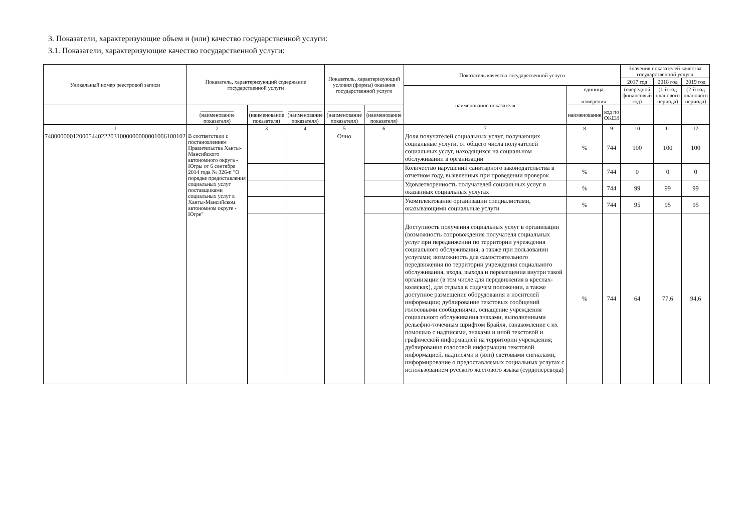3. Показатели, характеризующие объем и (или) качество государственной услуги:
3.1. Показатели, характеризующие качество государственной услуги:
| Уникальный номер реестровой записи | Показатель, характеризующий содержание государственной услуги | | | Показатель, характеризующий условия (формы) оказания государственной услуги | | Показатель качества государственной услуги | | | Значения показателей качества государственной услуги | | |
| --- | --- | --- | --- | --- | --- | --- | --- | --- | --- | --- | --- |
| | | | | | | | | | 2017 год | 2018 год | 2019 год |
| | | | | | | наименование показателя | единица измерения | | (очередной финансовый год) | (1-й год планового периода) | (2-й год планового периода) |
| | ____________ (наименование показателя) | ____________ (наименование показателя) | ____________ (наименование показателя) | ____________ (наименование показателя) | ____________ (наименование показателя) | | наименование | код по ОКЕИ | | | |
| 1 | 2 | 3 | 4 | 5 | 6 | 7 | 8 | 9 | 10 | 11 | 12 |
| 748000000120005440222031000000000001006100102 | В соответствии с постановлением Правительства Ханты-Мансийского автономного округа - Югры от 6 сентября 2014 года № 326-п "О порядке предоставления социальных услуг поставщиками социальных услуг в Ханты-Мансийском автономном округе - Югре" | | | Очно | | Доля получателей социальных услуг, получающих социальные услуги, от общего числа получателей социальных услуг, находящихся на социальном обслуживании в организации | % | 744 | 100 | 100 | 100 |
| | | | | | | Количество нарушений санитарного законодательства в отчетном году, выявленных при проведении проверок | % | 744 | 0 | 0 | 0 |
| | | | | | | Удовлетворенность получателей социальных услуг в оказанных социальных услугах | % | 744 | 99 | 99 | 99 |
| | | | | | | Укомплектование организации специалистами, оказывающими социальные услуги | % | 744 | 95 | 95 | 95 |
| | | | | | | Доступность получения социальных услуг в организации (возможность сопровождения получателя социальных услуг при передвижении по территории учреждения социального обслуживания, а также при пользовании услугами; возможность для самостоятельного передвижения по территории учреждения социального обслуживания, входа, выхода и перемещения внутри такой организации (в том числе для передвижения в креслах-колясках), для отдыха в сидячем положении, а также доступное размещение оборудования и носителей информации; дублирование текстовых сообщений голосовыми сообщениями, оснащение учреждения социального обслуживания знаками, выполненными рельефно-точечным шрифтом Брайля, ознакомление с их помощью с надписями, знаками и иной текстовой и графической информацией на территории учреждения; дублирование голосовой информации текстовой информацией, надписями и (или) световыми сигналами, информирование о предоставляемых социальных услугах с использованием русского жестового языка (сурдоперевода) | % | 744 | 64 | 77,6 | 94,6 |